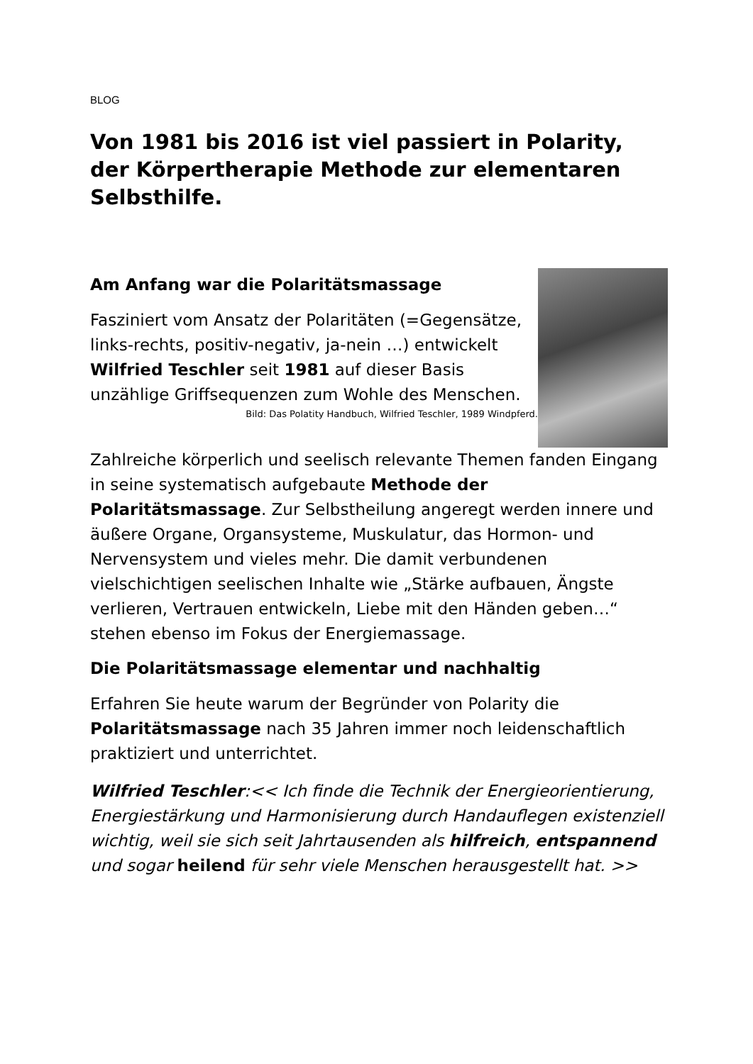BLOG
Von 1981 bis 2016 ist viel passiert in Polarity, der Körpertherapie Methode zur elementaren Selbsthilfe.
Am Anfang war die Polaritätsmassage
Fasziniert vom Ansatz der Polaritäten (=Gegensätze, links-rechts, positiv-negativ, ja-nein …) entwickelt Wilfried Teschler seit 1981 auf dieser Basis unzählige Griffsequenzen zum Wohle des Menschen.
Bild: Das Polatity Handbuch, Wilfried Teschler, 1989 Windpferd.
Zahlreiche körperlich und seelisch relevante Themen fanden Eingang in seine systematisch aufgebaute Methode der Polaritätsmassage. Zur Selbstheilung angeregt werden innere und äußere Organe, Organsysteme, Muskulatur, das Hormon- und Nervensystem und vieles mehr. Die damit verbundenen vielschichtigen seelischen Inhalte wie „Stärke aufbauen, Ängste verlieren, Vertrauen entwickeln, Liebe mit den Händen geben…“ stehen ebenso im Fokus der Energiemassage.
Die Polaritätsmassage elementar und nachhaltig
Erfahren Sie heute warum der Begründer von Polarity die Polaritätsmassage nach 35 Jahren immer noch leidenschaftlich praktiziert und unterrichtet.
Wilfried Teschler:<< Ich finde die Technik der Energieorientierung, Energiestärkung und Harmonisierung durch Handauflegen existenziell wichtig, weil sie sich seit Jahrtausenden als hilfreich, entspannend und sogar heilend für sehr viele Menschen herausgestellt hat. >>